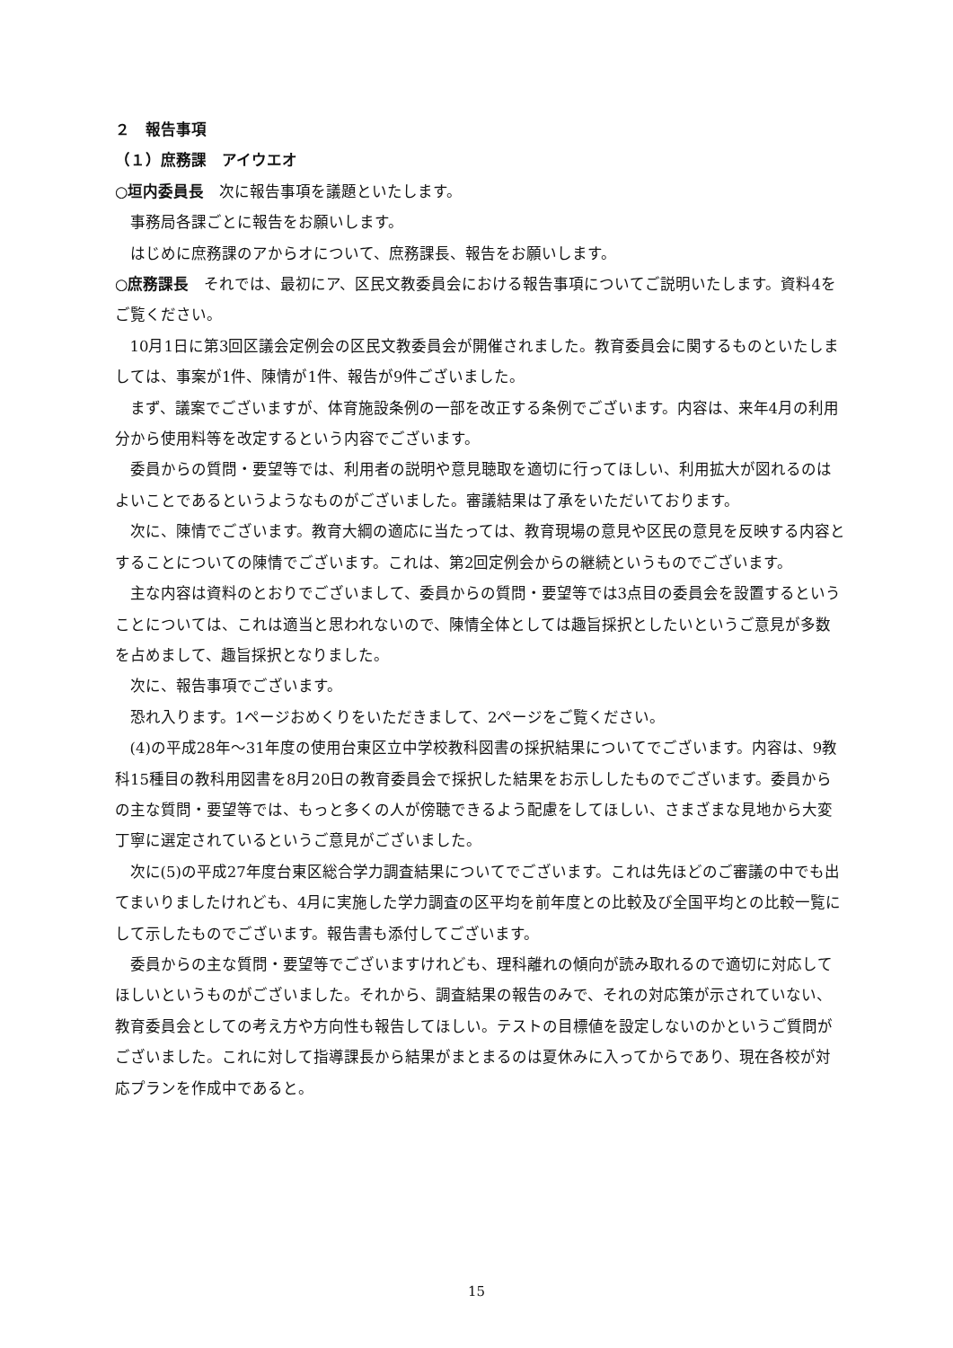２　報告事項
（１）庶務課　アイウエオ
○垣内委員長　次に報告事項を議題といたします。
事務局各課ごとに報告をお願いします。
はじめに庶務課のアからオについて、庶務課長、報告をお願いします。
○庶務課長　それでは、最初にア、区民文教委員会における報告事項についてご説明いたします。資料4をご覧ください。
10月1日に第3回区議会定例会の区民文教委員会が開催されました。教育委員会に関するものといたしましては、事案が1件、陳情が1件、報告が9件ございました。
まず、議案でございますが、体育施設条例の一部を改正する条例でございます。内容は、来年4月の利用分から使用料等を改定するという内容でございます。
委員からの質問・要望等では、利用者の説明や意見聴取を適切に行ってほしい、利用拡大が図れるのはよいことであるというようなものがございました。審議結果は了承をいただいております。
次に、陳情でございます。教育大綱の適応に当たっては、教育現場の意見や区民の意見を反映する内容とすることについての陳情でございます。これは、第2回定例会からの継続というものでございます。
主な内容は資料のとおりでございまして、委員からの質問・要望等では3点目の委員会を設置するということについては、これは適当と思われないので、陳情全体としては趣旨採択としたいというご意見が多数を占めまして、趣旨採択となりました。
次に、報告事項でございます。
恐れ入ります。1ページおめくりをいただきまして、2ページをご覧ください。
(4)の平成28年～31年度の使用台東区立中学校教科図書の採択結果についてでございます。内容は、9教科15種目の教科用図書を8月20日の教育委員会で採択した結果をお示ししたものでございます。委員からの主な質問・要望等では、もっと多くの人が傍聴できるよう配慮をしてほしい、さまざまな見地から大変丁寧に選定されているというご意見がございました。
次に(5)の平成27年度台東区総合学力調査結果についてでございます。これは先ほどのご審議の中でも出てまいりましたけれども、4月に実施した学力調査の区平均を前年度との比較及び全国平均との比較一覧にして示したものでございます。報告書も添付してございます。
委員からの主な質問・要望等でございますけれども、理科離れの傾向が読み取れるので適切に対応してほしいというものがございました。それから、調査結果の報告のみで、それの対応策が示されていない、教育委員会としての考え方や方向性も報告してほしい。テストの目標値を設定しないのかというご質問がございました。これに対して指導課長から結果がまとまるのは夏休みに入ってからであり、現在各校が対応プランを作成中であると。
15